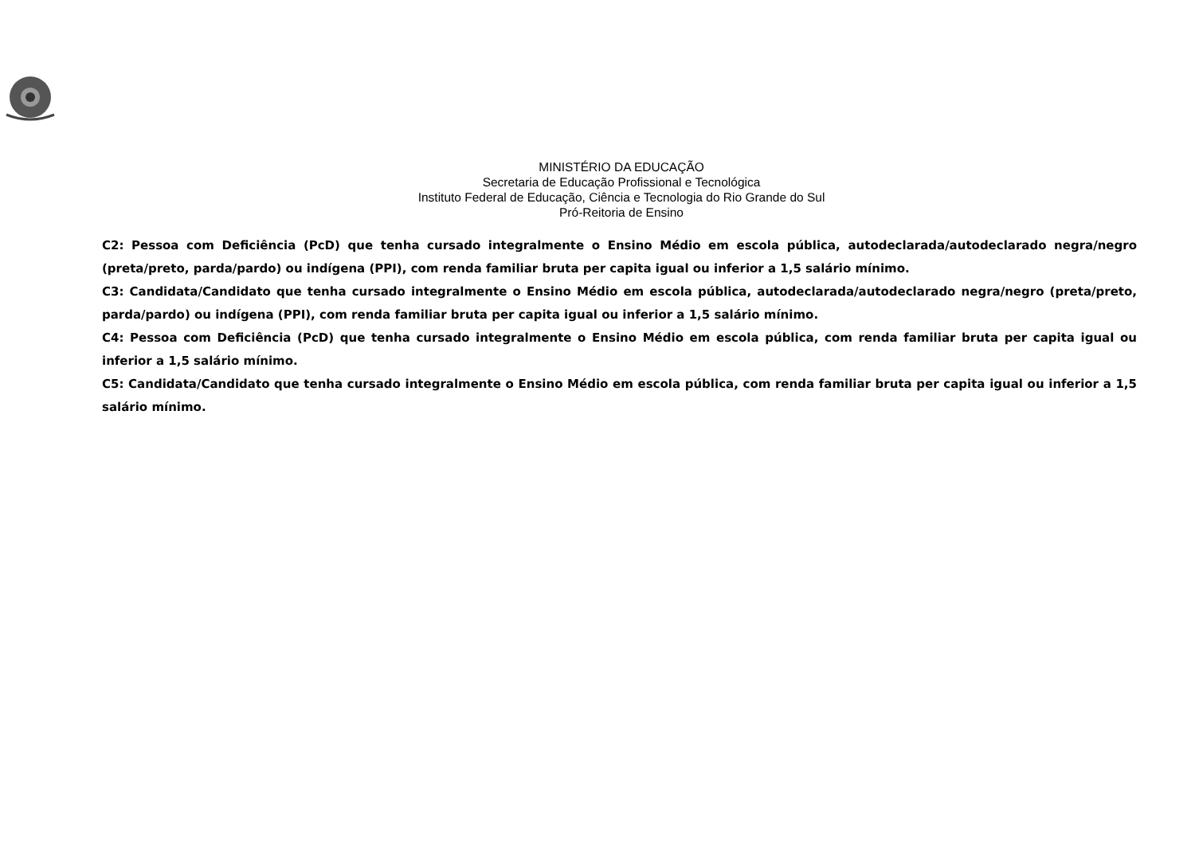MINISTÉRIO DA EDUCAÇÃO
Secretaria de Educação Profissional e Tecnológica
Instituto Federal de Educação, Ciência e Tecnologia do Rio Grande do Sul
Pró-Reitoria de Ensino
C2: Pessoa com Deficiência (PcD) que tenha cursado integralmente o Ensino Médio em escola pública, autodeclarada/autodeclarado negra/negro (preta/preto, parda/pardo) ou indígena (PPI), com renda familiar bruta per capita igual ou inferior a 1,5 salário mínimo.
C3: Candidata/Candidato que tenha cursado integralmente o Ensino Médio em escola pública, autodeclarada/autodeclarado negra/negro (preta/preto, parda/pardo) ou indígena (PPI), com renda familiar bruta per capita igual ou inferior a 1,5 salário mínimo.
C4: Pessoa com Deficiência (PcD) que tenha cursado integralmente o Ensino Médio em escola pública, com renda familiar bruta per capita igual ou inferior a 1,5 salário mínimo.
C5: Candidata/Candidato que tenha cursado integralmente o Ensino Médio em escola pública, com renda familiar bruta per capita igual ou inferior a 1,5 salário mínimo.